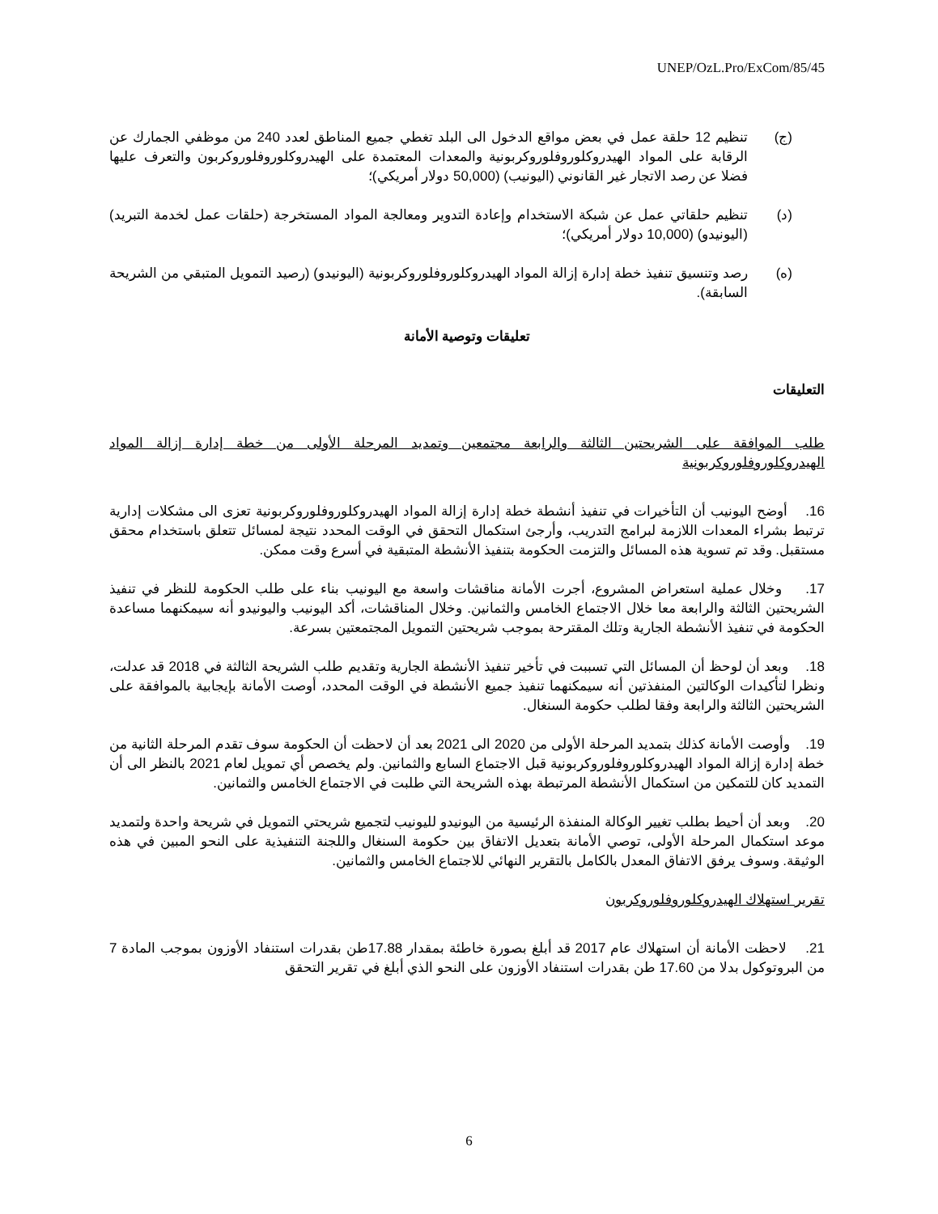UNEP/OzL.Pro/ExCom/85/45
(ج) تنظيم 12 حلقة عمل في بعض مواقع الدخول الى البلد تغطي جميع المناطق لعدد 240 من موظفي الجمارك عن الرقابة على المواد الهيدروكلوروفلوروكربونية والمعدات المعتمدة على الهيدروكلوروفلوروكربون والتعرف عليها فضلا عن رصد الاتجار غير القانوني (اليونيب) (50,000 دولار أمريكي)؛
(د) تنظيم حلقاتي عمل عن شبكة الاستخدام وإعادة التدوير ومعالجة المواد المستخرجة (حلقات عمل لخدمة التبريد) (اليونيدو) (10,000 دولار أمريكي)؛
(ه) رصد وتنسيق تنفيذ خطة إدارة إزالة المواد الهيدروكلوروفلوروكربونية (اليونيدو) (رصيد التمويل المتبقي من الشريحة السابقة).
تعليقات وتوصية الأمانة
التعليقات
طلب الموافقة على الشريحتين الثالثة والرابعة مجتمعين وتمديد المرحلة الأولى من خطة إدارة إزالة المواد الهيدروكلوروفلوروكربونية
16. أوضح اليونيب أن التأخيرات في تنفيذ أنشطة خطة إدارة إزالة المواد الهيدروكلوروفلوروكربونية تعزى الى مشكلات إدارية ترتبط بشراء المعدات اللازمة لبرامج التدريب، وأرجئ استكمال التحقق في الوقت المحدد نتيجة لمسائل تتعلق باستخدام محقق مستقبل. وقد تم تسوية هذه المسائل والتزمت الحكومة بتنفيذ الأنشطة المتبقية في أسرع وقت ممكن.
17. وخلال عملية استعراض المشروع، أجرت الأمانة مناقشات واسعة مع اليونيب بناء على طلب الحكومة للنظر في تنفيذ الشريحتين الثالثة والرابعة معا خلال الاجتماع الخامس والثمانين. وخلال المناقشات، أكد اليونيب واليونيدو أنه سيمكنهما مساعدة الحكومة في تنفيذ الأنشطة الجارية وتلك المقترحة بموجب شريحتين التمويل المجتمعتين بسرعة.
18. وبعد أن لوحظ أن المسائل التي تسببت في تأخير تنفيذ الأنشطة الجارية وتقديم طلب الشريحة الثالثة في 2018 قد عدلت، ونظرا لتأكيدات الوكالتين المنفذتين أنه سيمكنهما تنفيذ جميع الأنشطة في الوقت المحدد، أوصت الأمانة بإيجابية بالموافقة على الشريحتين الثالثة والرابعة وفقا لطلب حكومة السنغال.
19. وأوصت الأمانة كذلك بتمديد المرحلة الأولى من 2020 الى 2021 بعد أن لاحظت أن الحكومة سوف تقدم المرحلة الثانية من خطة إدارة إزالة المواد الهيدروكلوروفلوروكربونية قبل الاجتماع السابع والثمانين. ولم يخصص أي تمويل لعام 2021 بالنظر الى أن التمديد كان للتمكين من استكمال الأنشطة المرتبطة بهذه الشريحة التي طلبت في الاجتماع الخامس والثمانين.
20. وبعد أن أحيط بطلب تغيير الوكالة المنفذة الرئيسية من اليونيدو لليونيب لتجميع شريحتي التمويل في شريحة واحدة ولتمديد موعد استكمال المرحلة الأولى، توصي الأمانة بتعديل الاتفاق بين حكومة السنغال واللجنة التنفيذية على النحو المبين في هذه الوثيقة. وسوف يرفق الاتفاق المعدل بالكامل بالتقرير النهائي للاجتماع الخامس والثمانين.
تقرير استهلاك الهيدروكلوروفلوروكربون
21. لاحظت الأمانة أن استهلاك عام 2017 قد أبلغ بصورة خاطئة بمقدار 17.88طن بقدرات استنفاد الأوزون بموجب المادة 7 من البروتوكول بدلا من 17.60 طن بقدرات استنفاد الأوزون على النحو الذي أبلغ في تقرير التحقق
6